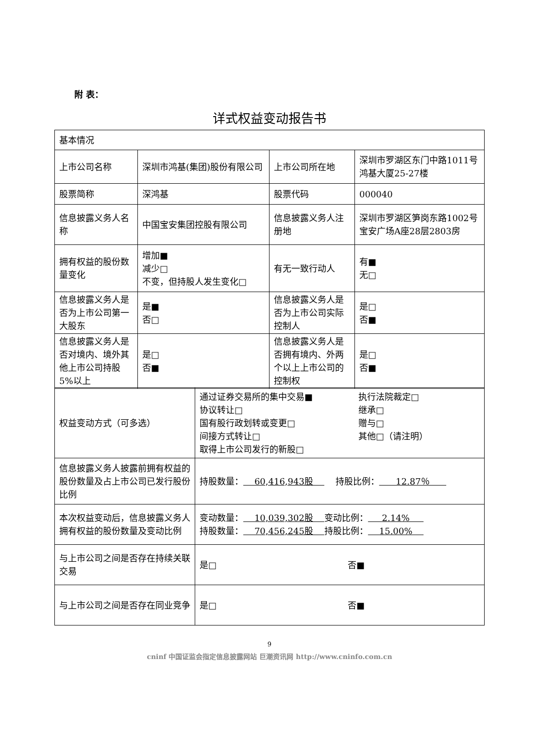附 表：
详式权益变动报告书
| 基本情况 | | | |
| 上市公司名称 | 深圳市鸿基(集团)股份有限公司 | 上市公司所在地 | 深圳市罗湖区东门中路1011号鸿基大厦25-27楼 |
| 股票简称 | 深鸿基 | 股票代码 | 000040 |
| 信息披露义务人名称 | 中国宝安集团控股有限公司 | 信息披露义务人注册地 | 深圳市罗湖区笋岗东路1002号宝安广场A座28层2803房 |
| 拥有权益的股份数量变化 | 增加■ 减少□ 不变，但持股人发生变化□ | 有无一致行动人 | 有■ 无□ |
| 信息披露义务人是否为上市公司第一大股东 | 是■ 否□ | 信息披露义务人是否为上市公司实际控制人 | 是□ 否■ |
| 信息披露义务人是否对境内、境外其他上市公司持股5%以上 | 是□ 否■ | 信息披露义务人是否拥有境内、外两个以上上市公司的控制权 | 是□ 否■ |
| 权益变动方式（可多选） | 通过证券交易所的集中交易■ 协议转让□ 国有股行政划转或变更□ 间接方式转让□ 取得上市公司发行的新股□ 执行法院裁定□ 继承□ 赠与□ 其他□（请注明） |
| 信息披露义务人披露前拥有权益的股份数量及占上市公司已发行股份比例 | 持股数量： 60,416,943股 持股比例： 12.87％ |
| 本次权益变动后，信息披露义务人拥有权益的股份数量及变动比例 | 变动数量： 10,039,302股 变动比例： 2.14% 持股数量： 70,456,245股 持股比例： 15.00% |
| 与上市公司之间是否存在持续关联交易 | 是□ 否■ |
| 与上市公司之间是否存在同业竞争 | 是□ 否■ |
9
cninf 中国证监会指定信息披露网站 巨潮资讯网 http://www.cninfo.com.cn